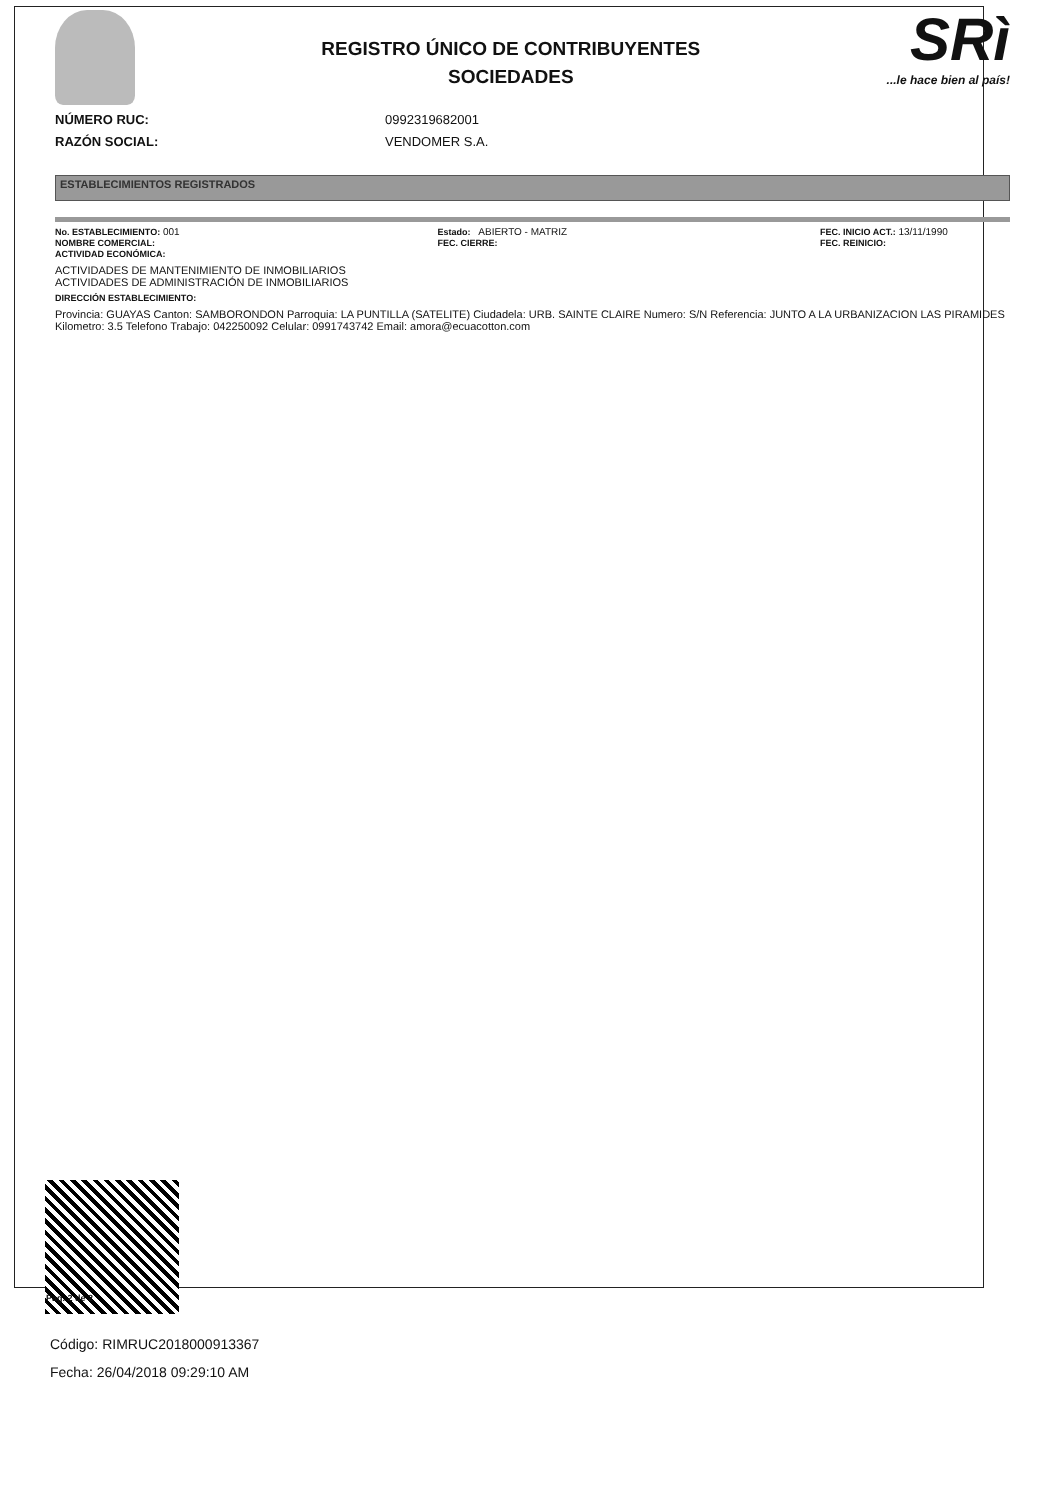REGISTRO ÚNICO DE CONTRIBUYENTES
SOCIEDADES
SRì...le hace bien al país!
NÚMERO RUC:
RAZÓN SOCIAL:
0992319682001
VENDOMER S.A.
ESTABLECIMIENTOS REGISTRADOS
No. ESTABLECIMIENTO: 001
NOMBRE COMERCIAL:
ACTIVIDAD ECONÓMICA:
Estado: ABIERTO - MATRIZ
FEC. CIERRE:
FEC. INICIO ACT.: 13/11/1990
FEC. REINICIO:
ACTIVIDADES DE MANTENIMIENTO DE INMOBILIARIOS
ACTIVIDADES DE ADMINISTRACIÓN DE INMOBILIARIOS
DIRECCIÓN ESTABLECIMIENTO:
Provincia: GUAYAS Canton: SAMBORONDON Parroquia: LA PUNTILLA (SATELITE) Ciudadela: URB. SAINTE CLAIRE Numero: S/N Referencia: JUNTO A LA URBANIZACION LAS PIRAMIDES Kilometro: 3.5 Telefono Trabajo: 042250092 Celular: 0991743742 Email: amora@ecuacotton.com
Código: RIMRUC2018000913367
Fecha: 26/04/2018 09:29:10 AM
Pag. 2 de 2